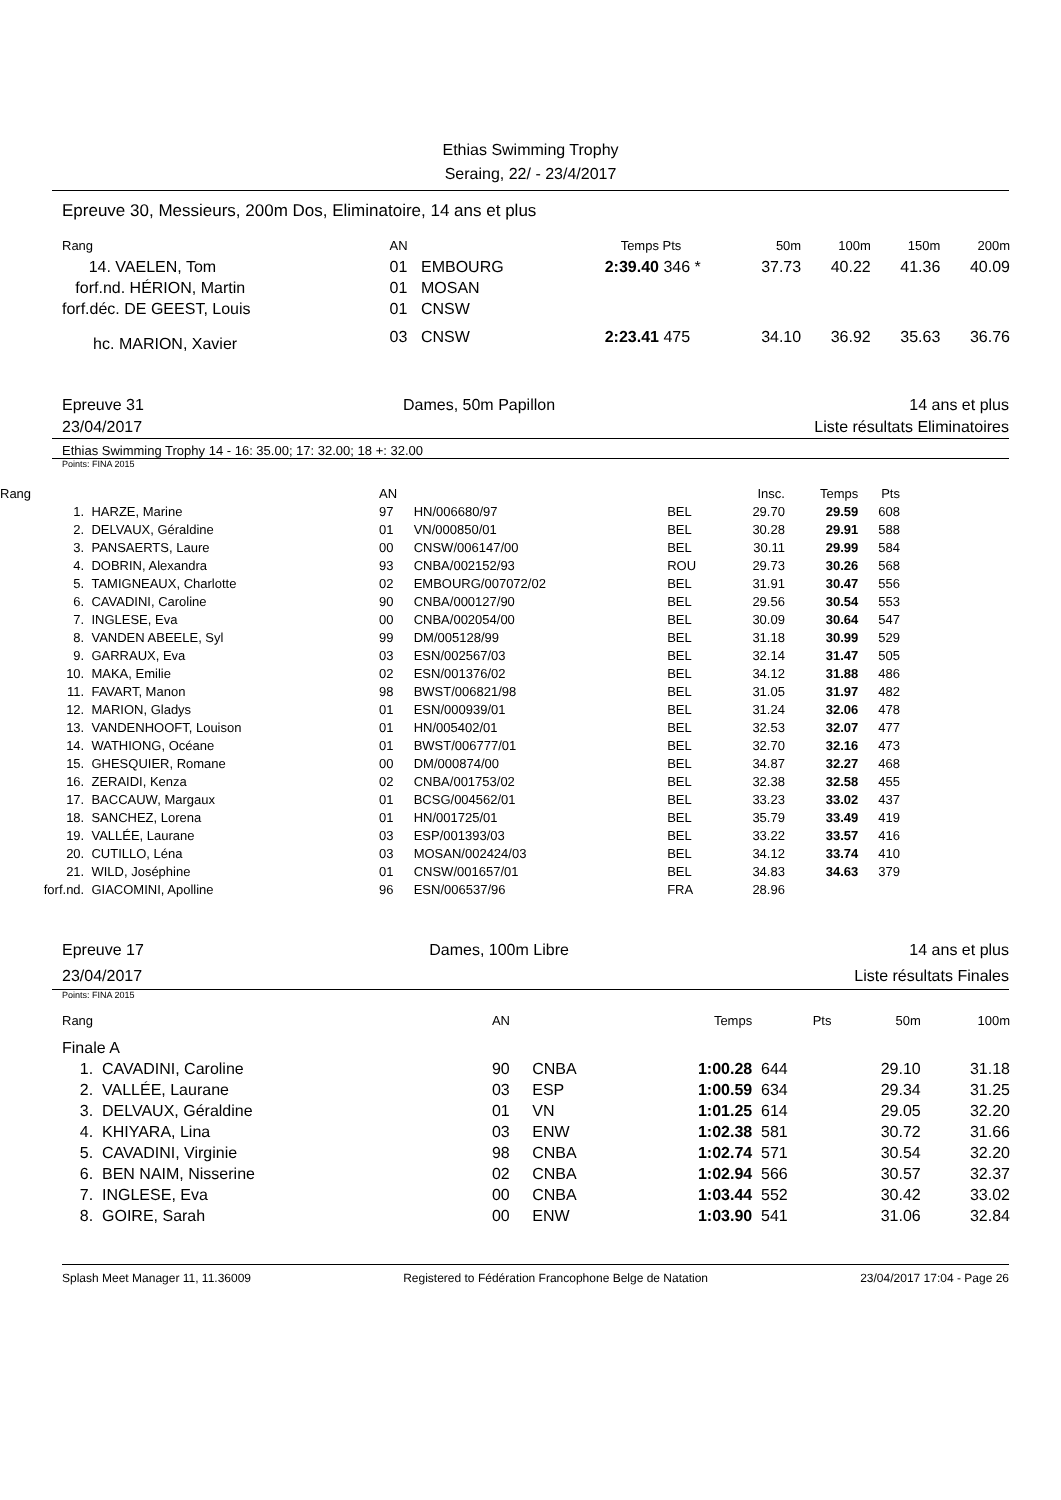Ethias Swimming Trophy
Seraing, 22/ - 23/4/2017
Epreuve 30, Messieurs, 200m Dos, Eliminatoire, 14 ans et plus
| Rang | AN | | Temps | Pts | 50m | 100m | 150m | 200m |
| --- | --- | --- | --- | --- | --- | --- | --- | --- |
| 14. VAELEN, Tom | 01 | EMBOURG | 2:39.40 | 346 * | 37.73 | 40.22 | 41.36 | 40.09 |
| forf.nd. HÉRION, Martin | 01 | MOSAN | | | | | | |
| forf.déc. DE GEEST, Louis | 01 | CNSW | | | | | | |
| hc. MARION, Xavier | 03 | CNSW | 2:23.41 | 475 | 34.10 | 36.92 | 35.63 | 36.76 |
Epreuve 31
23/04/2017 Dames, 50m Papillon 14 ans et plus
Liste résultats Eliminatoires
Ethias Swimming Trophy 14 - 16: 35.00; 17: 32.00; 18 +: 32.00
Points: FINA 2015
| Rang | | AN | | | Insc. | Temps | Pts |
| --- | --- | --- | --- | --- | --- | --- | --- |
| 1. | HARZE, Marine | 97 | HN/006680/97 | BEL | 29.70 | 29.59 | 608 |
| 2. | DELVAUX, Géraldine | 01 | VN/000850/01 | BEL | 30.28 | 29.91 | 588 |
| 3. | PANSAERTS, Laure | 00 | CNSW/006147/00 | BEL | 30.11 | 29.99 | 584 |
| 4. | DOBRIN, Alexandra | 93 | CNBA/002152/93 | ROU | 29.73 | 30.26 | 568 |
| 5. | TAMIGNEAUX, Charlotte | 02 | EMBOURG/007072/02 | BEL | 31.91 | 30.47 | 556 |
| 6. | CAVADINI, Caroline | 90 | CNBA/000127/90 | BEL | 29.56 | 30.54 | 553 |
| 7. | INGLESE, Eva | 00 | CNBA/002054/00 | BEL | 30.09 | 30.64 | 547 |
| 8. | VANDEN ABEELE, Syl | 99 | DM/005128/99 | BEL | 31.18 | 30.99 | 529 |
| 9. | GARRAUX, Eva | 03 | ESN/002567/03 | BEL | 32.14 | 31.47 | 505 |
| 10. | MAKA, Emilie | 02 | ESN/001376/02 | BEL | 34.12 | 31.88 | 486 |
| 11. | FAVART, Manon | 98 | BWST/006821/98 | BEL | 31.05 | 31.97 | 482 |
| 12. | MARION, Gladys | 01 | ESN/000939/01 | BEL | 31.24 | 32.06 | 478 |
| 13. | VANDENHOOFT, Louison | 01 | HN/005402/01 | BEL | 32.53 | 32.07 | 477 |
| 14. | WATHIONG, Océane | 01 | BWST/006777/01 | BEL | 32.70 | 32.16 | 473 |
| 15. | GHESQUIER, Romane | 00 | DM/000874/00 | BEL | 34.87 | 32.27 | 468 |
| 16. | ZERAIDI, Kenza | 02 | CNBA/001753/02 | BEL | 32.38 | 32.58 | 455 |
| 17. | BACCAUW, Margaux | 01 | BCSG/004562/01 | BEL | 33.23 | 33.02 | 437 |
| 18. | SANCHEZ, Lorena | 01 | HN/001725/01 | BEL | 35.79 | 33.49 | 419 |
| 19. | VALLÉE, Laurane | 03 | ESP/001393/03 | BEL | 33.22 | 33.57 | 416 |
| 20. | CUTILLO, Léna | 03 | MOSAN/002424/03 | BEL | 34.12 | 33.74 | 410 |
| 21. | WILD, Joséphine | 01 | CNSW/001657/01 | BEL | 34.83 | 34.63 | 379 |
| forf.nd. | GIACOMINI, Apolline | 96 | ESN/006537/96 | FRA | 28.96 | | |
Epreuve 17
23/04/2017 Dames, 100m Libre 14 ans et plus
Liste résultats Finales
Points: FINA 2015
| Rang | AN | | Temps | Pts | 50m | 100m |
| --- | --- | --- | --- | --- | --- | --- |
| Finale A | | | | | | |
| 1. CAVADINI, Caroline | 90 | CNBA | 1:00.28 | 644 | 29.10 | 31.18 |
| 2. VALLÉE, Laurane | 03 | ESP | 1:00.59 | 634 | 29.34 | 31.25 |
| 3. DELVAUX, Géraldine | 01 | VN | 1:01.25 | 614 | 29.05 | 32.20 |
| 4. KHIYARA, Lina | 03 | ENW | 1:02.38 | 581 | 30.72 | 31.66 |
| 5. CAVADINI, Virginie | 98 | CNBA | 1:02.74 | 571 | 30.54 | 32.20 |
| 6. BEN NAIM, Nisserine | 02 | CNBA | 1:02.94 | 566 | 30.57 | 32.37 |
| 7. INGLESE, Eva | 00 | CNBA | 1:03.44 | 552 | 30.42 | 33.02 |
| 8. GOIRE, Sarah | 00 | ENW | 1:03.90 | 541 | 31.06 | 32.84 |
Splash Meet Manager 11, 11.36009 Registered to Fédération Francophone Belge de Natation 23/04/2017 17:04 - Page 26